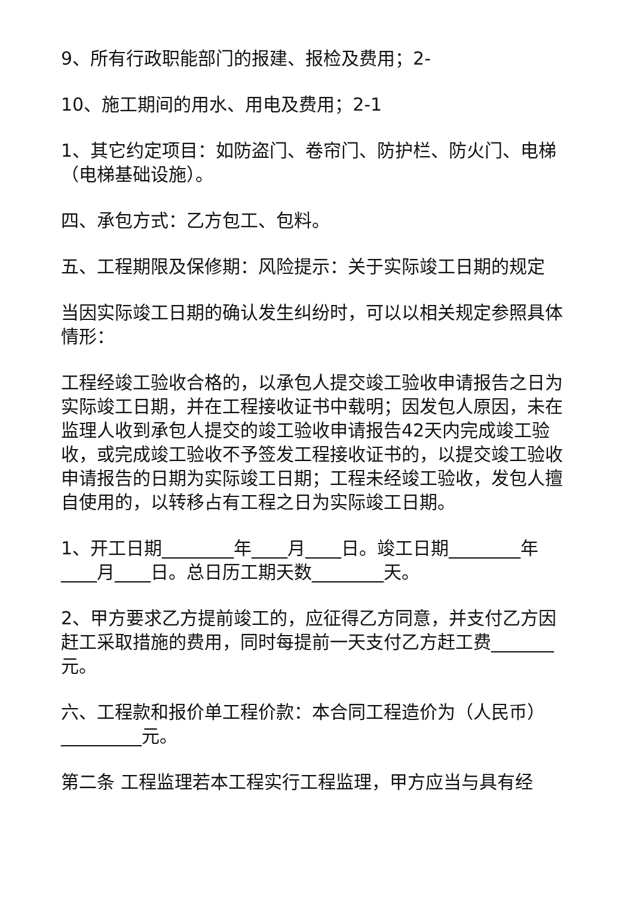9、所有行政职能部门的报建、报检及费用；2-
10、施工期间的用水、用电及费用；2-1
1、其它约定项目：如防盗门、卷帘门、防护栏、防火门、电梯（电梯基础设施）。
四、承包方式：乙方包工、包料。
五、工程期限及保修期：风险提示：关于实际竣工日期的规定
当因实际竣工日期的确认发生纠纷时，可以以相关规定参照具体情形：
工程经竣工验收合格的，以承包人提交竣工验收申请报告之日为实际竣工日期，并在工程接收证书中载明；因发包人原因，未在监理人收到承包人提交的竣工验收申请报告42天内完成竣工验收，或完成竣工验收不予签发工程接收证书的，以提交竣工验收申请报告的日期为实际竣工日期；工程未经竣工验收，发包人擅自使用的，以转移占有工程之日为实际竣工日期。
1、开工日期________年____月____日。竣工日期________年____月____日。总日历工期天数________天。
2、甲方要求乙方提前竣工的，应征得乙方同意，并支付乙方因赶工采取措施的费用，同时每提前一天支付乙方赶工费_______元。
六、工程款和报价单工程价款：本合同工程造价为（人民币）_________元。
第二条 工程监理若本工程实行工程监理，甲方应当与具有经